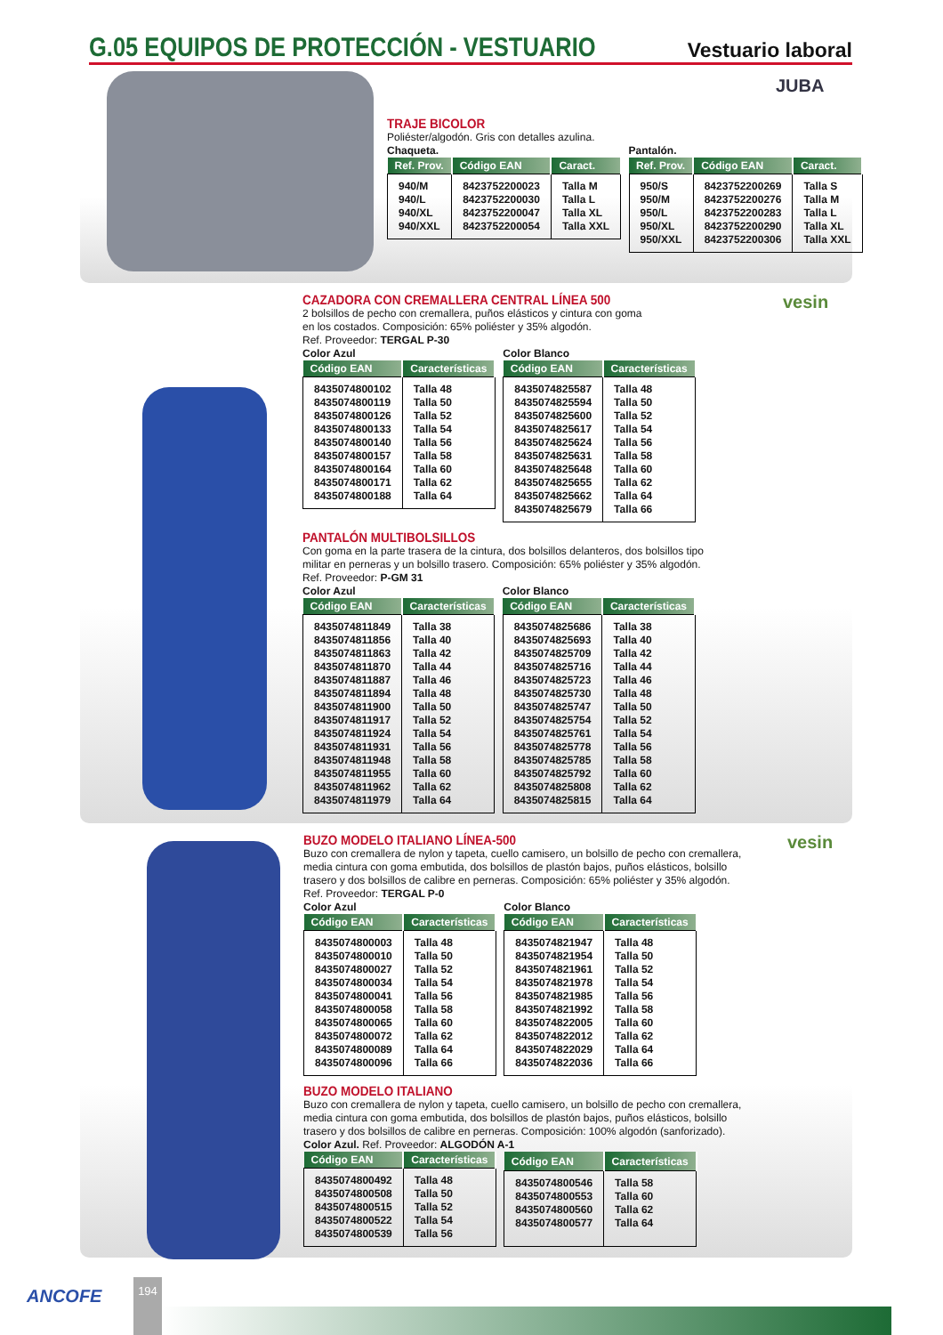G.05 EQUIPOS DE PROTECCIÓN - VESTUARIO
Vestuario laboral
JUBA
TRAJE BICOLOR
Poliéster/algodón. Gris con detalles azulina.
Chaqueta.
| Ref. Prov. | Código EAN | Caract. |
| --- | --- | --- |
| 940/M 940/L 940/XL 940/XXL | 8423752200023 8423752200030 8423752200047 8423752200054 | Talla M Talla L Talla XL Talla XXL |
Pantalón.
| Ref. Prov. | Código EAN | Caract. |
| --- | --- | --- |
| 950/S 950/M 950/L 950/XL 950/XXL | 8423752200269 8423752200276 8423752200283 8423752200290 8423752200306 | Talla S Talla M Talla L Talla XL Talla XXL |
vesin
CAZADORA CON CREMALLERA CENTRAL LÍNEA 500
2 bolsillos de pecho con cremallera, puños elásticos y cintura con goma
en los costados. Composición: 65% poliéster y 35% algodón.
Ref. Proveedor: TERGAL P-30
Color Azul
| Código EAN | Características |
| --- | --- |
| 8435074800102 8435074800119 8435074800126 8435074800133 8435074800140 8435074800157 8435074800164 8435074800171 8435074800188 | Talla 48 Talla 50 Talla 52 Talla 54 Talla 56 Talla 58 Talla 60 Talla 62 Talla 64 |
Color Blanco
| Código EAN | Características |
| --- | --- |
| 8435074825587 8435074825594 8435074825600 8435074825617 8435074825624 8435074825631 8435074825648 8435074825655 8435074825662 8435074825679 | Talla 48 Talla 50 Talla 52 Talla 54 Talla 56 Talla 58 Talla 60 Talla 62 Talla 64 Talla 66 |
PANTALÓN MULTIBOLSILLOS
Con goma en la parte trasera de la cintura, dos bolsillos delanteros, dos bolsillos tipo
militar en perneras y un bolsillo trasero. Composición: 65% poliéster y 35% algodón.
Ref. Proveedor: P-GM 31
Color Azul
| Código EAN | Características |
| --- | --- |
| 8435074811849 8435074811856 8435074811863 8435074811870 8435074811887 8435074811894 8435074811900 8435074811917 8435074811924 8435074811931 8435074811948 8435074811955 8435074811962 8435074811979 | Talla 38 Talla 40 Talla 42 Talla 44 Talla 46 Talla 48 Talla 50 Talla 52 Talla 54 Talla 56 Talla 58 Talla 60 Talla 62 Talla 64 |
Color Blanco
| Código EAN | Características |
| --- | --- |
| 8435074825686 8435074825693 8435074825709 8435074825716 8435074825723 8435074825730 8435074825747 8435074825754 8435074825761 8435074825778 8435074825785 8435074825792 8435074825808 8435074825815 | Talla 38 Talla 40 Talla 42 Talla 44 Talla 46 Talla 48 Talla 50 Talla 52 Talla 54 Talla 56 Talla 58 Talla 60 Talla 62 Talla 64 |
vesin
BUZO MODELO ITALIANO LÍNEA-500
Buzo con cremallera de nylon y tapeta, cuello camisero, un bolsillo de pecho con cremallera,
media cintura con goma embutida, dos bolsillos de plastón bajos, puños elásticos, bolsillo
trasero y dos bolsillos de calibre en perneras. Composición: 65% poliéster y 35% algodón.
Ref. Proveedor: TERGAL P-0
Color Azul
| Código EAN | Características |
| --- | --- |
| 8435074800003 8435074800010 8435074800027 8435074800034 8435074800041 8435074800058 8435074800065 8435074800072 8435074800089 8435074800096 | Talla 48 Talla 50 Talla 52 Talla 54 Talla 56 Talla 58 Talla 60 Talla 62 Talla 64 Talla 66 |
Color Blanco
| Código EAN | Características |
| --- | --- |
| 8435074821947 8435074821954 8435074821961 8435074821978 8435074821985 8435074821992 8435074822005 8435074822012 8435074822029 8435074822036 | Talla 48 Talla 50 Talla 52 Talla 54 Talla 56 Talla 58 Talla 60 Talla 62 Talla 64 Talla 66 |
BUZO MODELO ITALIANO
Buzo con cremallera de nylon y tapeta, cuello camisero, un bolsillo de pecho con cremallera,
media cintura con goma embutida, dos bolsillos de plastón bajos, puños elásticos, bolsillo
trasero y dos bolsillos de calibre en perneras. Composición: 100% algodón (sanforizado).
Color Azul. Ref. Proveedor: ALGODÓN A-1
| Código EAN | Características |
| --- | --- |
| 8435074800492 8435074800508 8435074800515 8435074800522 8435074800539 | Talla 48 Talla 50 Talla 52 Talla 54 Talla 56 |
| Código EAN | Características |
| --- | --- |
| 8435074800546 8435074800553 8435074800560 8435074800577 | Talla 58 Talla 60 Talla 62 Talla 64 |
ANCOFE
194